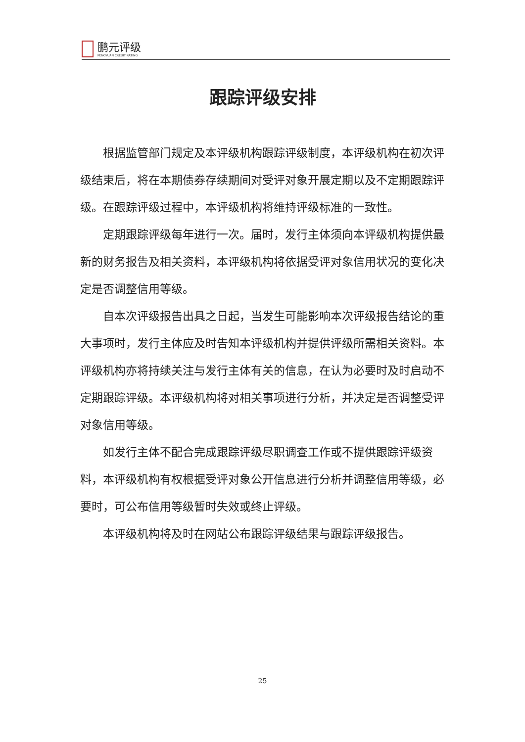鹏元评级
PENGYUAN CREDIT RATING
跟踪评级安排
根据监管部门规定及本评级机构跟踪评级制度，本评级机构在初次评级结束后，将在本期债券存续期间对受评对象开展定期以及不定期跟踪评级。在跟踪评级过程中，本评级机构将维持评级标准的一致性。
定期跟踪评级每年进行一次。届时，发行主体须向本评级机构提供最新的财务报告及相关资料，本评级机构将依据受评对象信用状况的变化决定是否调整信用等级。
自本次评级报告出具之日起，当发生可能影响本次评级报告结论的重大事项时，发行主体应及时告知本评级机构并提供评级所需相关资料。本评级机构亦将持续关注与发行主体有关的信息，在认为必要时及时启动不定期跟踪评级。本评级机构将对相关事项进行分析，并决定是否调整受评对象信用等级。
如发行主体不配合完成跟踪评级尽职调查工作或不提供跟踪评级资料，本评级机构有权根据受评对象公开信息进行分析并调整信用等级，必要时，可公布信用等级暂时失效或终止评级。
本评级机构将及时在网站公布跟踪评级结果与跟踪评级报告。
25